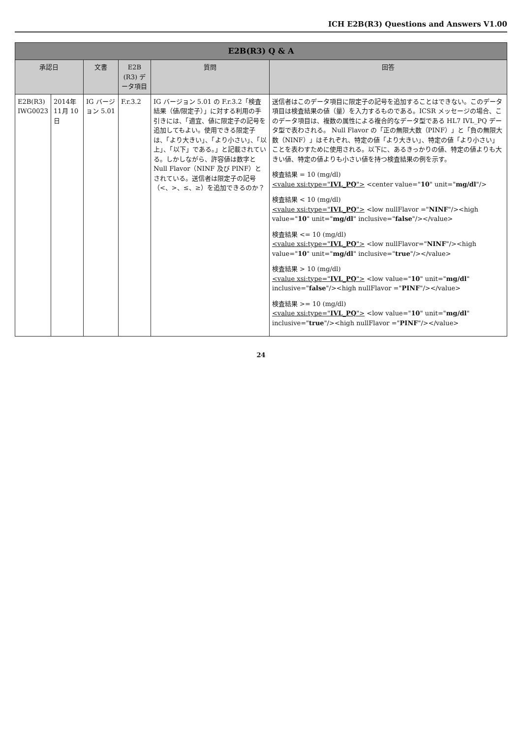ICH E2B(R3) Questions and Answers V1.00
| E2B(R3) Q & A | | | | | |
| --- | --- | --- | --- | --- | --- |
| 承認日 | | 文書 | E2B (R3) データ項目 | 質問 | 回答 |
| E2B(R3) IWG0023 | 2014年 11月 10日 | IG バージョン 5.01 | F.r.3.2 | IG バージョン 5.01 の F.r.3.2「検査結果（値/限定子）」に対する利用の手引きには、「適宜、値に限定子の記号を追加してもよい。使用できる限定子は、「より大きい」、「より小さい」、「以上」、「以下」である。」と記載されている。しかしながら、許容値は数字と Null Flavor（NINF 及び PINF）とされている。送信者は限定子の記号（<、>、≤、≥）を追加できるのか？ | 送信者はこのデータ項目に限定子の記号を追加することはできない。このデータ項目は検査結果の値（量）を入力するものである。ICSR メッセージの場合、このデータ項目は、複数の属性による複合的なデータ型である HL7 IVL_PQ データ型で表わされる。 Null Flavor の「正の無限大数（PINF）」と「負の無限大数（NINF）」はそれぞれ、特定の値「より大きい」、特定の値「より小さい」ことを表わすために使用される。以下に、あるきっかりの値、特定の値よりも大きい値、特定の値よりも小さい値を持つ検査結果の例を示す。 検査結果 = 10 (mg/dl) <value xsi:type=" IVL_PQ "> <center value=" 10 " unit=" mg/dl "/> 検査結果 < 10 (mg/dl) <value xsi:type=" IVL_PQ "> <low nullFlavor =" NINF "/><high value=" 10 " unit=" mg/dl " inclusive=" false "/></value> 検査結果 <= 10 (mg/dl) <value xsi:type=" IVL_PQ "> <low nullFlavor=" NINF "/><high value=" 10 " unit=" mg/dl " inclusive=" true "/></value> 検査結果 > 10 (mg/dl) <value xsi:type=" IVL_PQ "> <low value=" 10 " unit=" mg/dl " inclusive=" false "/><high nullFlavor =" PINF "/></value> 検査結果 >= 10 (mg/dl) <value xsi:type=" IVL_PQ "> <low value=" 10 " unit=" mg/dl " inclusive=" true "/><high nullFlavor =" PINF "/></value> |
24